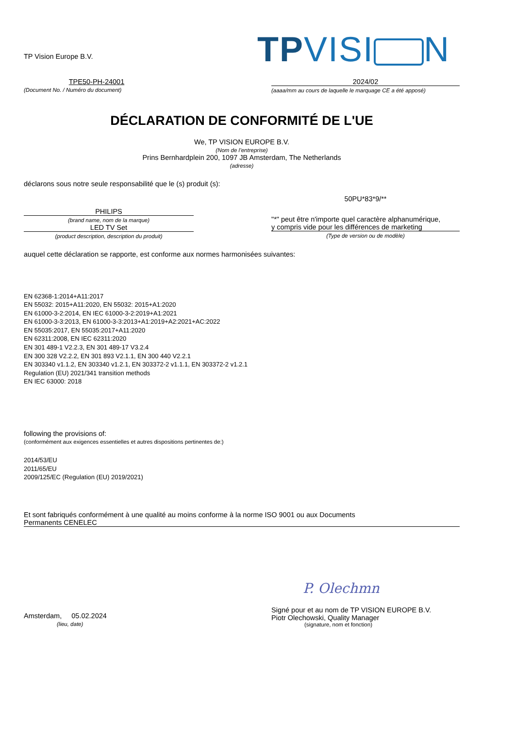TP Vision Europe B.V.
TPVISI N
TPE50-PH-24001
(Document No. / Numéro du document)
2024/02
(aaaa/mm au cours de laquelle le marquage CE a été apposé)
DÉCLARATION DE CONFORMITÉ DE L'UE
We, TP VISION EUROPE B.V.
(Nom de l’entreprise)
Prins Bernhardplein 200, 1097 JB Amsterdam, The Netherlands
(adresse)
déclarons sous notre seule responsabilité que le (s) produit (s):
PHILIPS
(brand name, nom de la marque)
LED TV Set
(product description, description du produit)
50PU*83*9/**
"*" peut être n'importe quel caractère alphanumérique,
y compris vide pour les différences de marketing
(Type de version ou de modèle)
auquel cette déclaration se rapporte, est conforme aux normes harmonisées suivantes:
EN 62368-1:2014+A11:2017
EN 55032: 2015+A11:2020, EN 55032: 2015+A1:2020
EN 61000-3-2:2014, EN IEC 61000-3-2:2019+A1:2021
EN 61000-3-3:2013, EN 61000-3-3:2013+A1:2019+A2:2021+AC:2022
EN 55035:2017, EN 55035:2017+A11:2020
EN 62311:2008, EN IEC 62311:2020
EN 301 489-1 V2.2.3, EN 301 489-17 V3.2.4
EN 300 328 V2.2.2, EN 301 893 V2.1.1, EN 300 440 V2.2.1
EN 303340 v1.1.2, EN 303340 v1.2.1, EN 303372-2 v1.1.1, EN 303372-2 v1.2.1
Regulation (EU) 2021/341 transition methods
EN IEC 63000: 2018
following the provisions of:
(conformément aux exigences essentielles et autres dispositions pertinentes de:)
2014/53/EU
2011/65/EU
2009/125/EC (Regulation (EU) 2019/2021)
Et sont fabriqués conformément à une qualité au moins conforme à la norme ISO 9001 ou aux Documents
Permanents CENELEC
Amsterdam, 05.02.2024
(lieu, date)
P. Olechmn
Signé pour et au nom de TP VISION EUROPE B.V.
Piotr Olechowski, Quality Manager
(signature, nom et fonction)